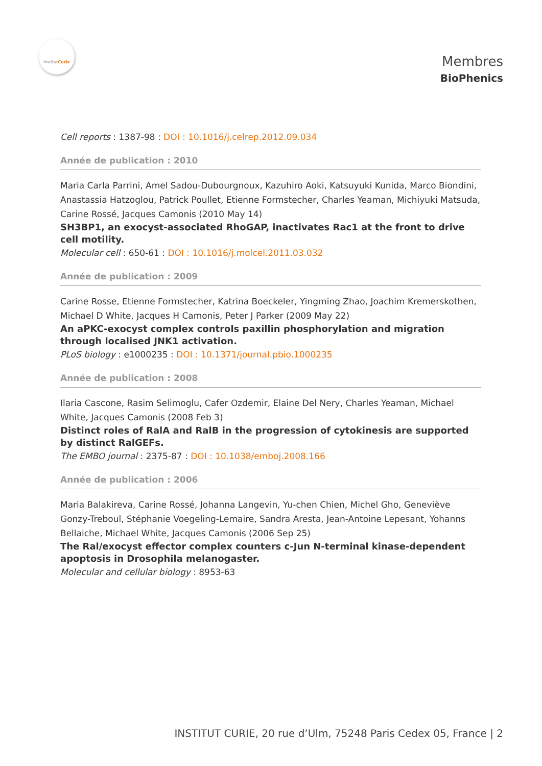institutCurie
Membres
BioPhenics
Cell reports : 1387-98 : DOI : 10.1016/j.celrep.2012.09.034
Année de publication : 2010
Maria Carla Parrini, Amel Sadou-Dubourgnoux, Kazuhiro Aoki, Katsuyuki Kunida, Marco Biondini, Anastassia Hatzoglou, Patrick Poullet, Etienne Formstecher, Charles Yeaman, Michiyuki Matsuda, Carine Rossé, Jacques Camonis (2010 May 14)
SH3BP1, an exocyst-associated RhoGAP, inactivates Rac1 at the front to drive cell motility.
Molecular cell : 650-61 : DOI : 10.1016/j.molcel.2011.03.032
Année de publication : 2009
Carine Rosse, Etienne Formstecher, Katrina Boeckeler, Yingming Zhao, Joachim Kremerskothen, Michael D White, Jacques H Camonis, Peter J Parker (2009 May 22)
An aPKC-exocyst complex controls paxillin phosphorylation and migration through localised JNK1 activation.
PLoS biology : e1000235 : DOI : 10.1371/journal.pbio.1000235
Année de publication : 2008
Ilaria Cascone, Rasim Selimoglu, Cafer Ozdemir, Elaine Del Nery, Charles Yeaman, Michael White, Jacques Camonis (2008 Feb 3)
Distinct roles of RalA and RalB in the progression of cytokinesis are supported by distinct RalGEFs.
The EMBO journal : 2375-87 : DOI : 10.1038/emboj.2008.166
Année de publication : 2006
Maria Balakireva, Carine Rossé, Johanna Langevin, Yu-chen Chien, Michel Gho, Geneviève Gonzy-Treboul, Stéphanie Voegeling-Lemaire, Sandra Aresta, Jean-Antoine Lepesant, Yohanns Bellaiche, Michael White, Jacques Camonis (2006 Sep 25)
The Ral/exocyst effector complex counters c-Jun N-terminal kinase-dependent apoptosis in Drosophila melanogaster.
Molecular and cellular biology : 8953-63
INSTITUT CURIE, 20 rue d’Ulm, 75248 Paris Cedex 05, France | 2